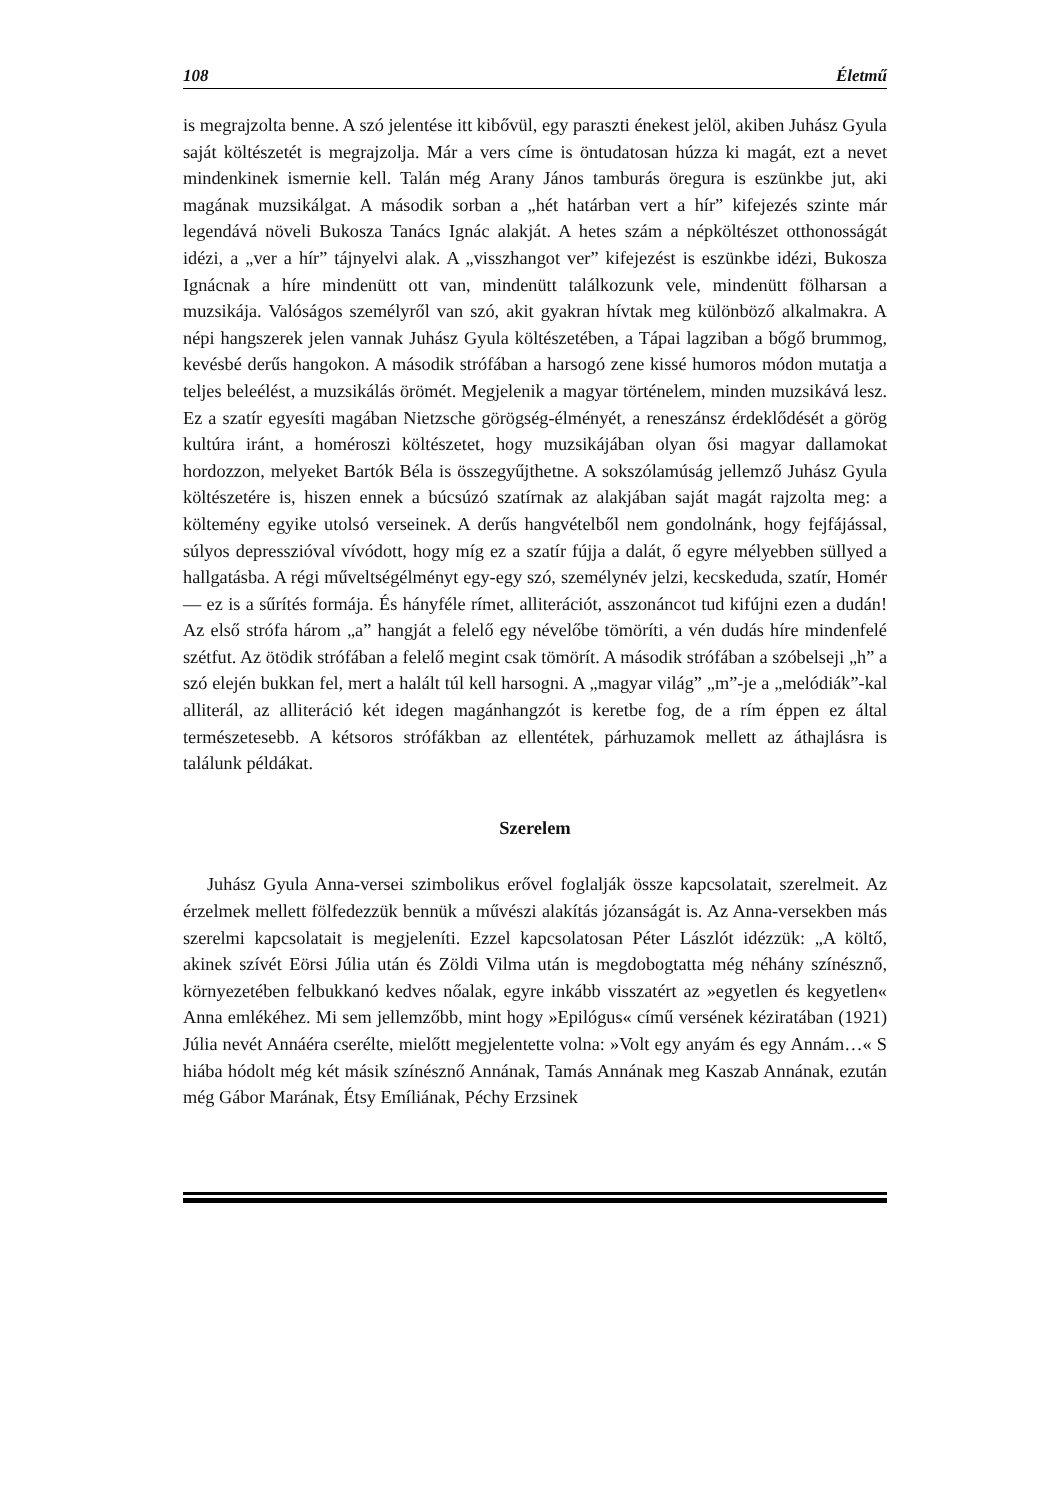108 Életmű
is megrajzolta benne. A szó jelentése itt kibővül, egy paraszti énekest jelöl, akiben Juhász Gyula saját költészetét is megrajzolja. Már a vers címe is öntudatosan húzza ki magát, ezt a nevet mindenkinek ismernie kell. Talán még Arany János tamburás öregura is eszünkbe jut, aki magának muzsikálgat. A második sorban a „hét határban vert a hír” kifejezés szinte már legendává növeli Bukosza Tanács Ignác alakját. A hetes szám a népköltészet otthonosságát idézi, a „ver a hír” tájnyelvi alak. A „visszhangot ver” kifejezést is eszünkbe idézi, Bukosza Ignácnak a híre mindenütt ott van, mindenütt találkozunk vele, mindenütt fölharsan a muzsikája. Valóságos személyről van szó, akit gyakran hívtak meg különböző alkalmakra. A népi hangszerek jelen vannak Juhász Gyula költészetében, a Tápai lagziban a bőgő brummog, kevésbé derűs hangokon. A második strófában a harsogó zene kissé humoros módon mutatja a teljes beleélést, a muzsikálás örömét. Megjelenik a magyar történelem, minden muzsikává lesz. Ez a szatír egyesíti magában Nietzsche görögség-élményét, a reneszánsz érdeklődését a görög kultúra iránt, a homéroszi költészetet, hogy muzsikájában olyan ősi magyar dallamokat hordozzon, melyeket Bartók Béla is összegyűjthetne. A sokszólamúság jellemző Juhász Gyula költészetére is, hiszen ennek a búcsúzó szatírnak az alakjában saját magát rajzolta meg: a költemény egyike utolsó verseinek. A derűs hangvételből nem gondolnánk, hogy fejfájással, súlyos depresszióval vívódott, hogy míg ez a szatír fújja a dalát, ő egyre mélyebben süllyed a hallgatásba. A régi műveltségélményt egy-egy szó, személynév jelzi, kecskeduda, szatír, Homér — ez is a sűrítés formája. És hányféle rímet, alliterációt, asszonáncot tud kifújni ezen a dudán! Az első strófa három „a” hangját a felelő egy névelőbe tömöríti, a vén dudás híre mindenfelé szétfut. Az ötödik strófában a felelő megint csak tömörít. A második strófában a szóbelseji „h” a szó elején bukkan fel, mert a halált túl kell harsogni. A „magyar világ” „m”-je a „melódiák”-kal alliterál, az alliteráció két idegen magánhangzót is keretbe fog, de a rím éppen ez által természetesebb. A kétsoros strófákban az ellentétek, párhuzamok mellett az áthajlásra is találunk példákat.
Szerelem
Juhász Gyula Anna-versei szimbolikus erővel foglalják össze kapcsolatait, szerelmeit. Az érzelmek mellett fölfedezzük bennük a művészi alakítás józanságát is. Az Anna-versekben más szerelmi kapcsolatait is megjeleníti. Ezzel kapcsolatosan Péter Lászlót idézzük: „A költő, akinek szívét Eörsi Júlia után és Zöldi Vilma után is megdobogtatta még néhány színésznő, környezetében felbukkanó kedves nőalak, egyre inkább visszatért az »egyetlen és kegyetlen« Anna emlékéhez. Mi sem jellemzőbb, mint hogy »Epilógus« című versének kéziratában (1921) Júlia nevét Annáéra cserélte, mielőtt megjelentette volna: »Volt egy anyám és egy Annám…« S hiába hódolt még két másik színésznő Annának, Tamás Annának meg Kaszab Annának, ezután még Gábor Marának, Étsy Emíliának, Péchy Erzsinek